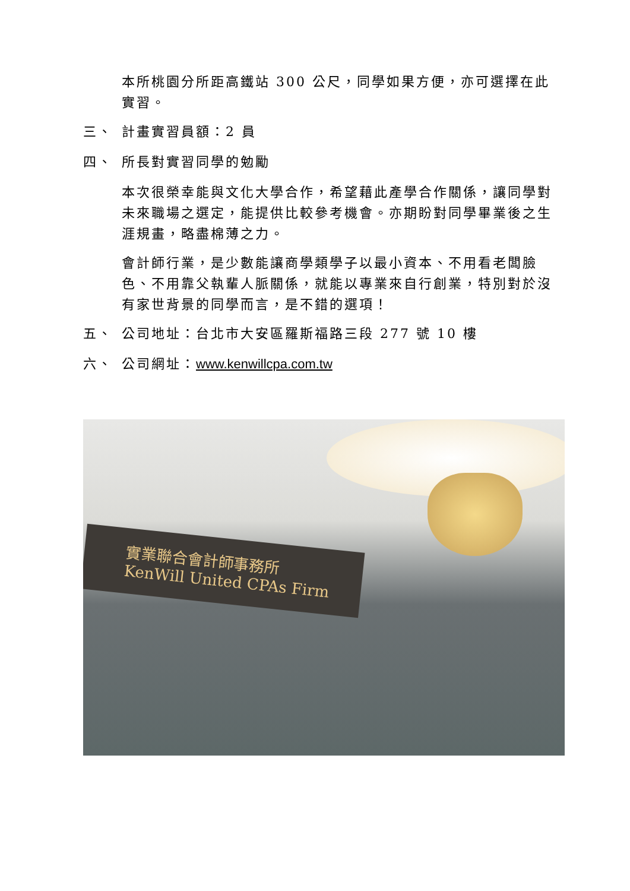本所桃園分所距高鐵站 300 公尺，同學如果方便，亦可選擇在此實習。
三、 計畫實習員額：2 員
四、 所長對實習同學的勉勵
本次很榮幸能與文化大學合作，希望藉此產學合作關係，讓同學對未來職場之選定，能提供比較參考機會。亦期盼對同學畢業後之生涯規畫，略盡棉薄之力。
會計師行業，是少數能讓商學類學子以最小資本、不用看老闆臉色、不用靠父執輩人脈關係，就能以專業來自行創業，特別對於沒有家世背景的同學而言，是不錯的選項！
五、 公司地址：台北市大安區羅斯福路三段 277 號 10 樓
六、 公司網址：www.kenwillcpa.com.tw
實業聯合會計師事務所
KenWill United CPAs Firm